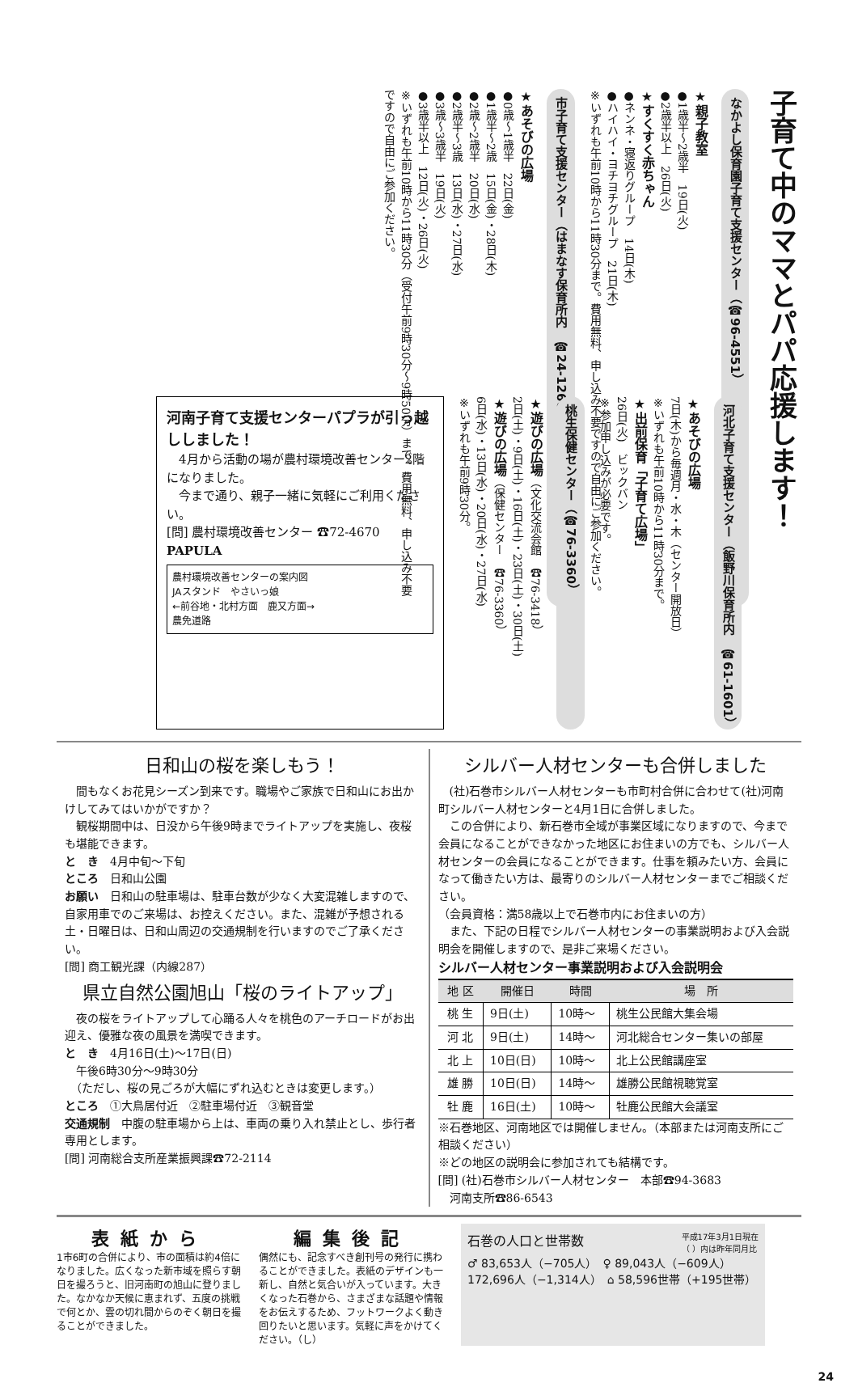子育て中のママとパパ応援します！
なかよし保育園子育て支援センター（☎96-4551）
★親子教室
●1歳半～2歳半　19日(火)
●2歳半以上　26日(火)
★すくすく赤ちゃん
●ネンネ・寝返りグループ　14日(木)
●ハイハイ・ヨチヨチグループ　21日(木)
※いずれも午前10時から11時30分まで。費用無料、申し込み不要ですので自由にご参加ください。
市子育て支援センター（はまなす保育所内　☎24-1260）
★あそびの広場
●0歳～1歳半　22日(金)
●1歳半～2歳　15日(金)・28日(木)
●2歳～2歳半　20日(水)
●2歳半～3歳　13日(水)・27日(水)
●3歳～3歳半　19日(火)
●3歳半以上　12日(火)・26日(火)
※いずれも午前10時から11時30分（受付午前9時30分～9時50分）まで。費用無料、申し込み不要ですので自由にご参加ください。
河北子育て支援センター（飯野川保育所内　☎61-1601）
★あそびの広場
7日(木)から毎週月・水・木（センター開放日）
※いずれも午前10時から11時30分まで。
★出前保育「子育て広場」
26日(火)　ビックバン
※参加申し込みが必要です。
桃生保健センター（☎76-3360）
★遊びの広場（文化交流会館　☎76-3418）
2日(土)・9日(土)・16日(土)・23日(土)・30日(土)
★遊びの広場（保健センター　☎76-3360）
6日(水)・13日(水)・20日(水)・27日(水)
※いずれも午前9時30分。
河南子育て支援センターパプラが引っ越ししました！
　4月から活動の場が農村環境改善センター2階になりました。
　今まで通り、親子一緒に気軽にご利用ください。
[問] 農村環境改善センター ☎72-4670　PAPULA
農村環境改善センターの案内図
JAスタンド　やさいっ娘
←前谷地・北村方面　鹿又方面→
農免道路
日和山の桜を楽しもう！
　間もなくお花見シーズン到来です。職場やご家族で日和山にお出かけしてみてはいかがですか？
　観桜期間中は、日没から午後9時までライトアップを実施し、夜桜も堪能できます。
と　き　4月中旬～下旬
ところ　日和山公園
お願い　日和山の駐車場は、駐車台数が少なく大変混雑しますので、自家用車でのご来場は、お控えください。また、混雑が予想される土・日曜日は、日和山周辺の交通規制を行いますのでご了承ください。
[問] 商工観光課（内線287）
県立自然公園旭山「桜のライトアップ」
　夜の桜をライトアップして心踊る人々を桃色のアーチロードがお出迎え、優雅な夜の風景を満喫できます。
と　き　4月16日(土)～17日(日)
　午後6時30分～9時30分
　（ただし、桜の見ごろが大幅にずれ込むときは変更します。）
ところ　①大鳥居付近　②駐車場付近　③観音堂
交通規制　中腹の駐車場から上は、車両の乗り入れ禁止とし、歩行者専用とします。
[問] 河南総合支所産業振興課☎72-2114
シルバー人材センターも合併しました
　(社)石巻市シルバー人材センターも市町村合併に合わせて(社)河南町シルバー人材センターと4月1日に合併しました。
　この合併により、新石巻市全域が事業区域になりますので、今まで会員になることができなかった地区にお住まいの方でも、シルバー人材センターの会員になることができます。仕事を頼みたい方、会員になって働きたい方は、最寄りのシルバー人材センターまでご相談ください。
（会員資格：満58歳以上で石巻市内にお住まいの方）
　また、下記の日程でシルバー人材センターの事業説明および入会説明会を開催しますので、是非ご来場ください。
シルバー人材センター事業説明および入会説明会
| 地 区 | 開催日 | 時間 | 場 所 |
| --- | --- | --- | --- |
| 桃 生 | 9日(土) | 10時～ | 桃生公民館大集会場 |
| 河 北 | 9日(土) | 14時～ | 河北総合センター集いの部屋 |
| 北 上 | 10日(日) | 10時～ | 北上公民館講座室 |
| 雄 勝 | 10日(日) | 14時～ | 雄勝公民館視聴覚室 |
| 牡 鹿 | 16日(土) | 10時～ | 牡鹿公民館大会議室 |
※石巻地区、河南地区では開催しません。（本部または河南支所にご相談ください）
※どの地区の説明会に参加されても結構です。
[問] (社)石巻市シルバー人材センター　本部☎94-3683
　河南支所☎86-6543
表紙から
1市6町の合併により、市の面積は約4倍になりました。広くなった新市域を照らす朝日を撮ろうと、旧河南町の旭山に登りました。なかなか天候に恵まれず、五度の挑戦で何とか、雲の切れ間からのぞく朝日を撮ることができました。
編集後記
偶然にも、記念すべき創刊号の発行に携わることができました。表紙のデザインも一新し、自然と気合いが入っています。大きくなった石巻から、さまざまな話題や情報をお伝えするため、フットワークよく動き回りたいと思います。気軽に声をかけてください。（し）
石巻の人口と世帯数 平成17年3月1日現在
（ ）内は昨年同月比
♂ 83,653人（−705人）　♀ 89,043人（−609人）
172,696人（−1,314人）　⌂ 58,596世帯（+195世帯）
24